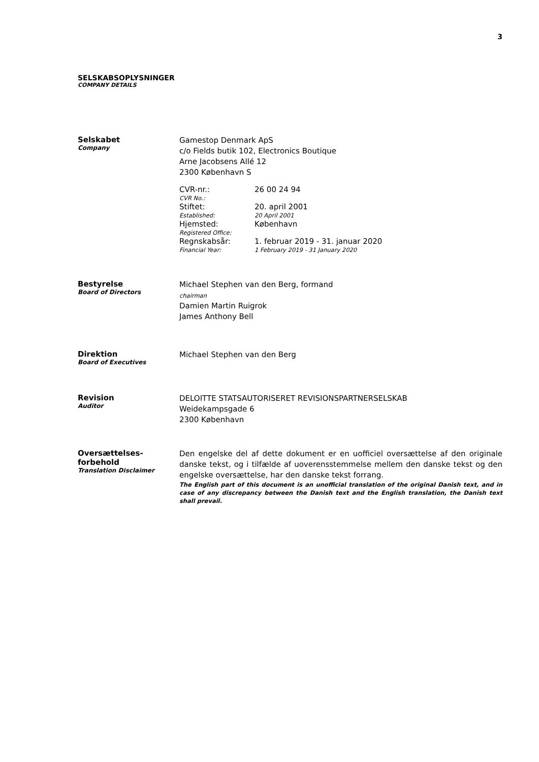3
SELSKABSOPLYSNINGER
COMPANY DETAILS
Selskabet
Company
Gamestop Denmark ApS
c/o Fields butik 102, Electronics Boutique
Arne Jacobsens Allé 12
2300 København S
CVR-nr.:
26 00 24 94
CVR No.:
Stiftet:
20. april 2001
Established:
20 April 2001
Hjemsted:
København
Registered Office:
Regnskabsår:
1. februar 2019 - 31. januar 2020
Financial Year:
1 February 2019 - 31 January 2020
Bestyrelse
Board of Directors
Michael Stephen van den Berg, formand
chairman
Damien Martin Ruigrok
James Anthony Bell
Direktion
Board of Executives
Michael Stephen van den Berg
Revision
Auditor
DELOITTE STATSAUTORISERET REVISIONSPARTNERSELSKAB
Weidekampsgade 6
2300 København
Oversættelses-
forbehold
Translation Disclaimer
Den engelske del af dette dokument er en uofficiel oversættelse af den originale danske tekst, og i tilfælde af uoverensstemmelse mellem den danske tekst og den engelske oversættelse, har den danske tekst forrang.
The English part of this document is an unofficial translation of the original Danish text, and in case of any discrepancy between the Danish text and the English translation, the Danish text shall prevail.